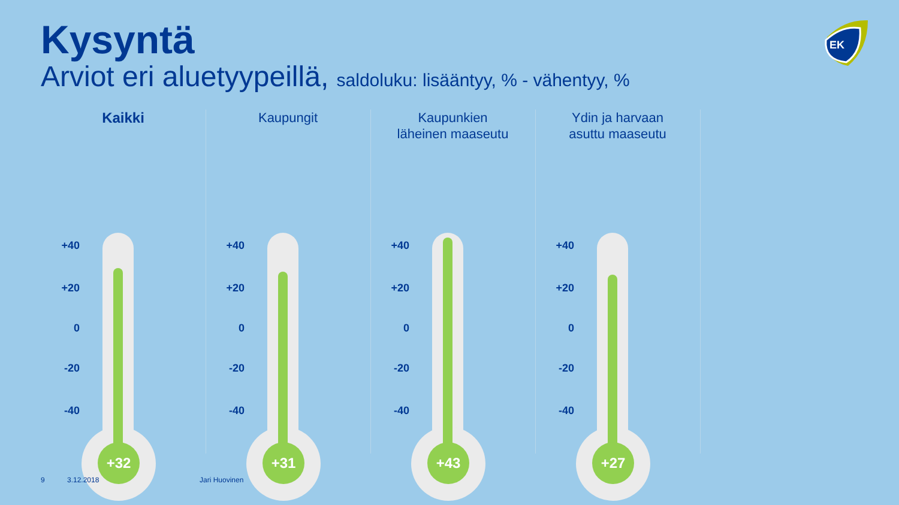Kysyntä
Arviot eri aluetyypeillä, saldoluku: lisääntyy, % - vähentyy, %
EK
Kaikki
+40
+20
0
-20
-40
+32
Kaupungit
+40
+20
0
-20
-40
+31
Kaupunkien
läheinen maaseutu
+40
+20
0
-20
-40
+43
Ydin ja harvaan
asuttu maaseutu
+40
+20
0
-20
-40
+27
9 3.12.2018 Jari Huovinen